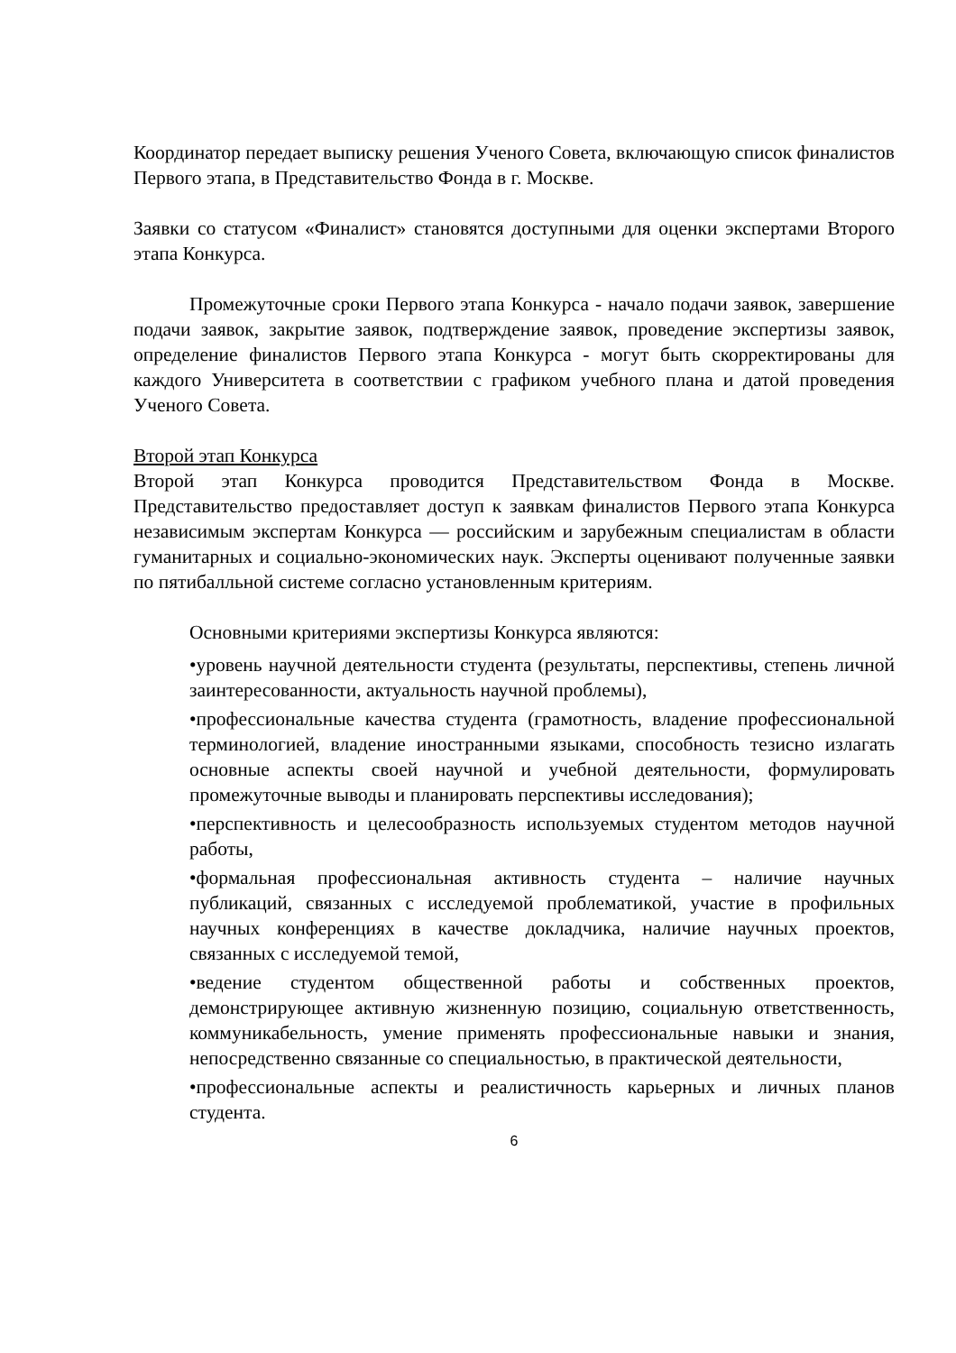Координатор передает выписку решения Ученого Совета, включающую список финалистов Первого этапа, в Представительство Фонда в г. Москве.
Заявки со статусом «Финалист» становятся доступными для оценки экспертами Второго этапа Конкурса.
Промежуточные сроки Первого этапа Конкурса - начало подачи заявок, завершение подачи заявок, закрытие заявок, подтверждение заявок, проведение экспертизы заявок, определение финалистов Первого этапа Конкурса - могут быть скорректированы для каждого Университета в соответствии с графиком учебного плана и датой проведения Ученого Совета.
Второй этап Конкурса
Второй этап Конкурса проводится Представительством Фонда в Москве. Представительство предоставляет доступ к заявкам финалистов Первого этапа Конкурса независимым экспертам Конкурса — российским и зарубежным специалистам в области гуманитарных и социально-экономических наук. Эксперты оценивают полученные заявки по пятибалльной системе согласно установленным критериям.
Основными критериями экспертизы Конкурса являются:
•уровень научной деятельности студента (результаты, перспективы, степень личной заинтересованности, актуальность научной проблемы),
•профессиональные качества студента (грамотность, владение профессиональной терминологией, владение иностранными языками, способность тезисно излагать основные аспекты своей научной и учебной деятельности, формулировать промежуточные выводы и планировать перспективы исследования);
•перспективность и целесообразность используемых студентом методов научной работы,
•формальная профессиональная активность студента – наличие научных публикаций, связанных с исследуемой проблематикой, участие в профильных научных конференциях в качестве докладчика, наличие научных проектов, связанных с исследуемой темой,
•ведение студентом общественной работы и собственных проектов, демонстрирующее активную жизненную позицию, социальную ответственность, коммуникабельность, умение применять профессиональные навыки и знания, непосредственно связанные со специальностью, в практической деятельности,
•профессиональные аспекты и реалистичность карьерных и личных планов студента.
6